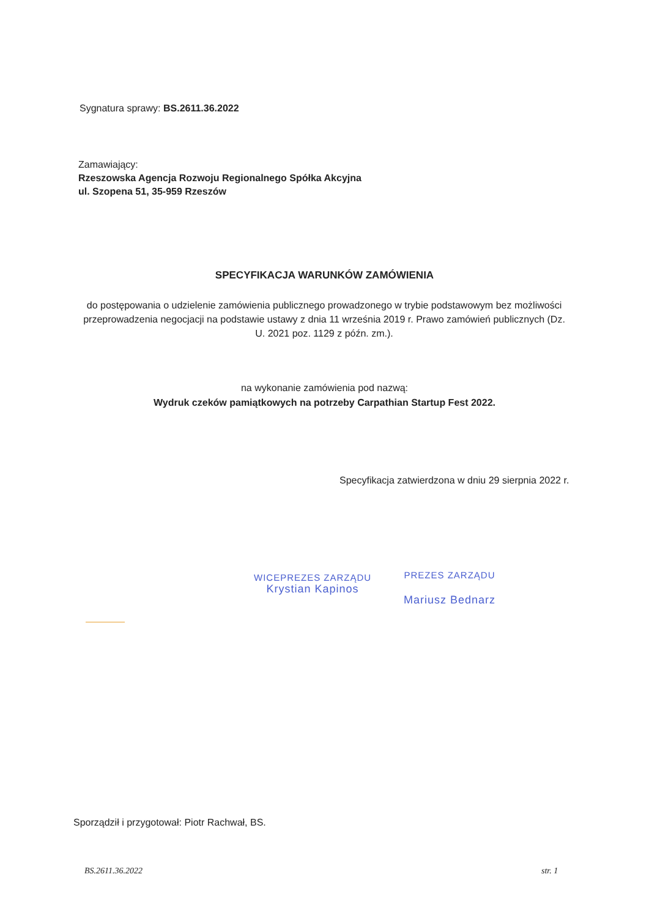Sygnatura sprawy: BS.2611.36.2022
Zamawiający:
Rzeszowska Agencja Rozwoju Regionalnego Spółka Akcyjna
ul. Szopena 51, 35-959 Rzeszów
SPECYFIKACJA WARUNKÓW ZAMÓWIENIA
do postępowania o udzielenie zamówienia publicznego prowadzonego w trybie podstawowym bez możliwości przeprowadzenia negocjacji na podstawie ustawy z dnia 11 września 2019 r. Prawo zamówień publicznych (Dz. U. 2021 poz. 1129 z późn. zm.).
na wykonanie zamówienia pod nazwą:
Wydruk czeków pamiątkowych na potrzeby Carpathian Startup Fest 2022.
Specyfikacja zatwierdzona w dniu 29 sierpnia 2022 r.
WICEPREZES ZARZĄDU
Krystian Kapinos
PREZES ZARZĄDU
Mariusz Bednarz
Sporządził i przygotował: Piotr Rachwał, BS.
BS.2611.36.2022 str. 1